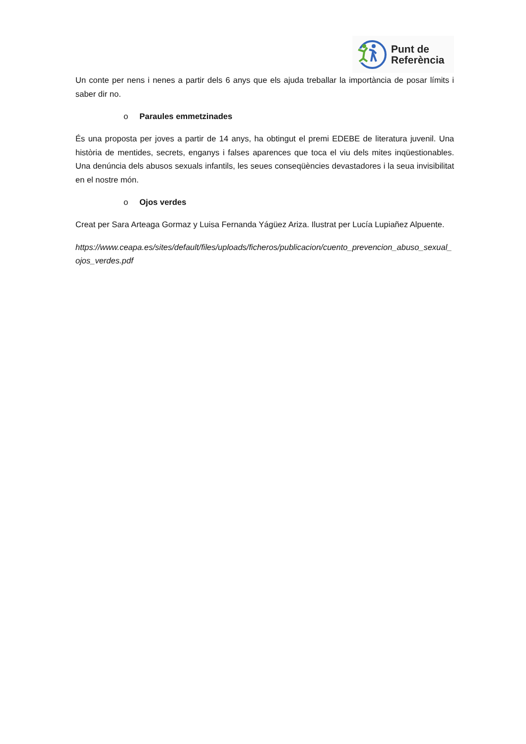Punt de
Referència
Un conte per nens i nenes a partir dels 6 anys que els ajuda treballar la importància de posar límits i saber dir no.
o Paraules emmetzinades
És una proposta per joves a partir de 14 anys, ha obtingut el premi EDEBE de literatura juvenil. Una història de mentides, secrets, enganys i falses aparences que toca el viu dels mites inqüestionables. Una denúncia dels abusos sexuals infantils, les seues conseqüències devastadores i la seua invisibilitat en el nostre món.
o Ojos verdes
Creat per Sara Arteaga Gormaz y Luisa Fernanda Yágüez Ariza. Ilustrat per Lucía Lupiañez Alpuente.
https://www.ceapa.es/sites/default/files/uploads/ficheros/publicacion/cuento_prevencion_abuso_sexual_ojos_verdes.pdf